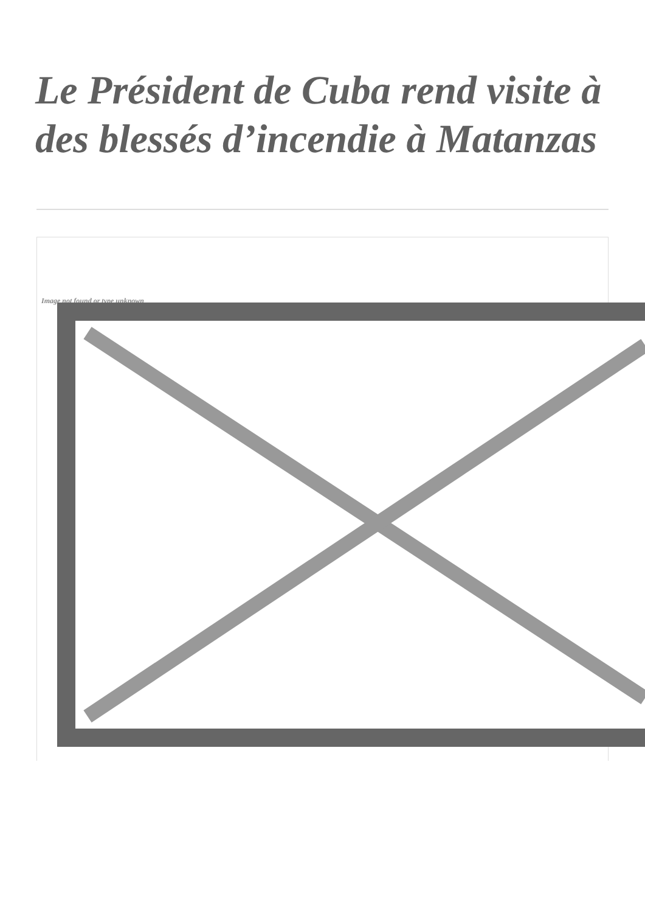Le Président de Cuba rend visite à des blessés d’incendie à Matanzas
Image not found or type unknown